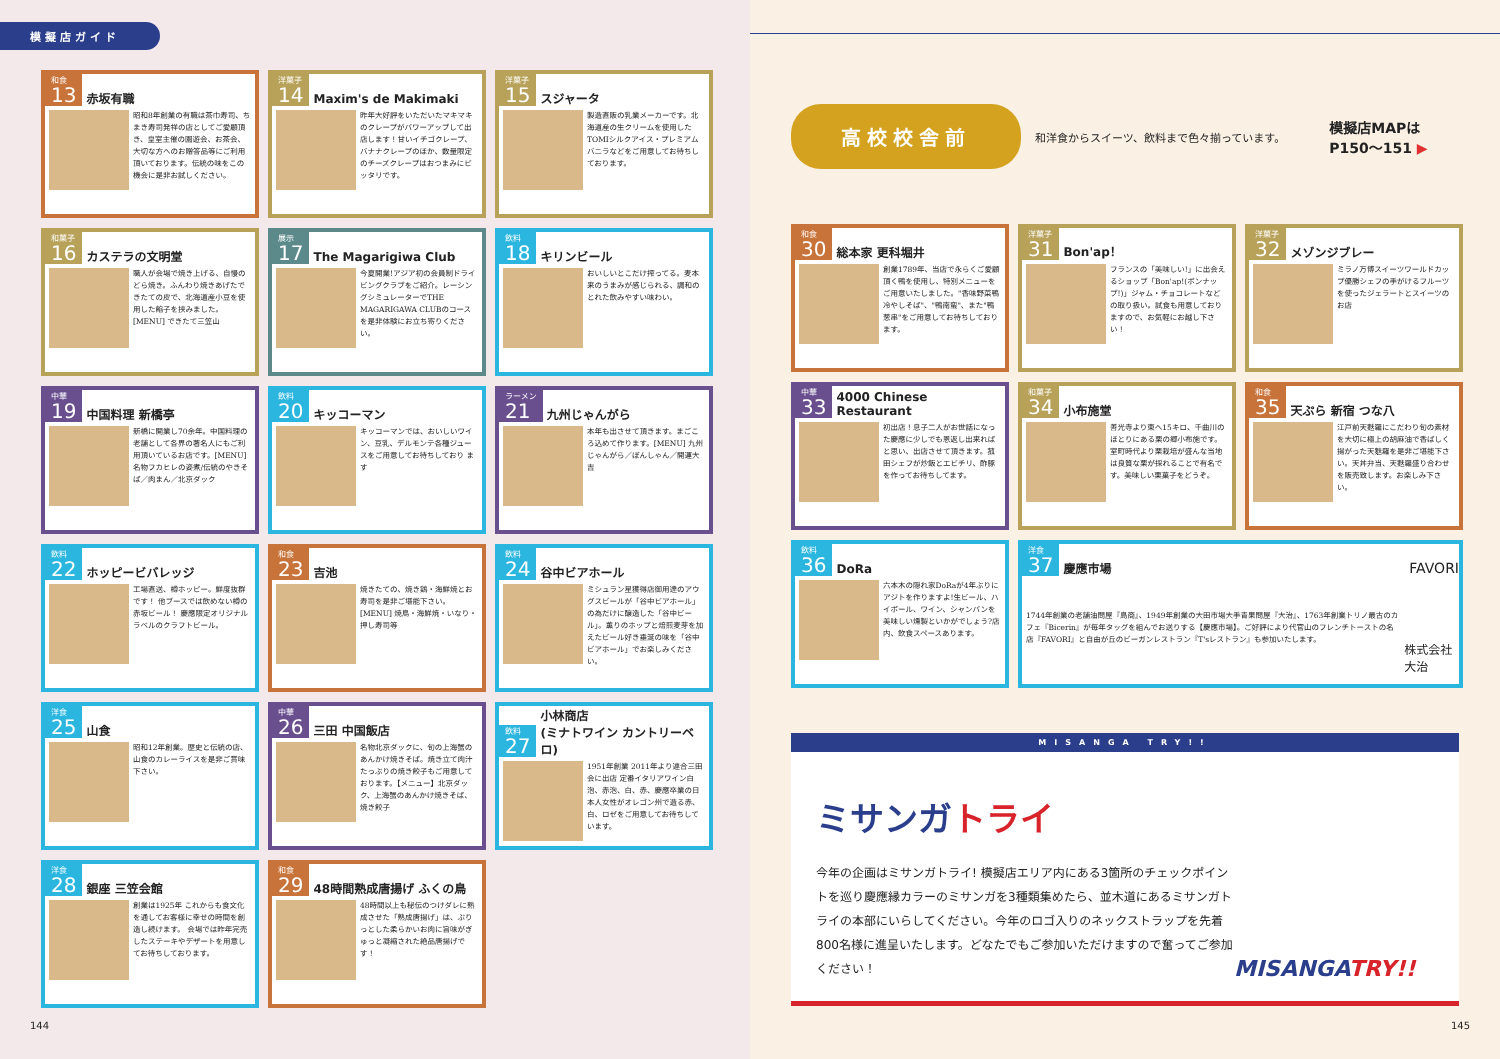模擬店ガイド
和食
13
赤坂有職
昭和8年創業の有職は茶巾寿司、ちまき寿司発祥の店としてご愛顧頂き、皇室主催の園遊会、お茶会、大切な方へのお贈答品等にご利用頂いております。伝統の味をこの機会に是非お試しください。
洋菓子
14
Maxim's de Makimaki
昨年大好評をいただいたマキマキのクレープがパワーアップして出店します！甘いイチゴクレープ、バナナクレープのほか、数量限定のチーズクレープはおつまみにピッタリです。
洋菓子
15
スジャータ
製造直販の乳業メーカーです。北海道産の生クリームを使用したTOMIシルクアイス・プレミアムバニラなどをご用意してお待ちしております。
和菓子
16
カステラの文明堂
職人が会場で焼き上げる、自慢のどら焼き。ふんわり焼きあげたできたての皮で、北海道産小豆を使用した餡子を挟みました。[MENU] できたて三笠山
展示
17
The Magarigiwa Club
今夏開業!アジア初の会員制ドライビングクラブをご紹介。レーシングシミュレーターでTHE MAGARIGAWA CLUBのコースを是非体験にお立ち寄りください。
飲料
18
キリンビール
おいしいとこだけ搾ってる。麦本来のうまみが感じられる、調和のとれた飲みやすい味わい。
中華
19
中国料理 新橋亭
新橋に開業し70余年。中国料理の老舗として各界の著名人にもご利用頂いているお店です。[MENU] 名物フカヒレの姿煮/伝統のやきそば／肉まん／北京ダック
飲料
20
キッコーマン
キッコーマンでは、おいしいワイン、豆乳、デルモンテ各種ジュースをご用意してお待ちしており ます
ラーメン
21
九州じゃんがら
本年も出させて頂きます。まごころ込めて作ります。[MENU] 九州じゃんがら／ぼんしゃん／開運大吉
飲料
22
ホッピービバレッジ
工場直送、樽ホッピー。鮮度抜群です！ 他ブースでは飲めない樽の赤坂ビール！ 慶應限定オリジナルラベルのクラフトビール。
和食
23
吉池
焼きたての、焼き鶏・海鮮焼とお寿司を是非ご堪能下さい。[MENU] 焼鳥・海鮮焼・いなり・押し寿司等
飲料
24
谷中ビアホール
ミシュラン星獲得店御用達のアウグスビールが「谷中ビアホール」の為だけに醸造した「谷中ビール」。薫りのホップと焙煎麦芽を加えたビール好き垂涎の味を「谷中ビアホール」でお楽しみください。
洋食
25
山食
昭和12年創業。歴史と伝統の店、山食のカレーライスを是非ご賞味下さい。
中華
26
三田 中国飯店
名物北京ダックに、旬の上海蟹のあんかけ焼きそば。焼き立て肉汁たっぷりの焼き餃子もご用意しております。【メニュー】北京ダック、上海蟹のあんかけ焼きそば、焼き餃子
飲料
27
小林商店
(ミナトワイン カントリーベロ)
1951年創業 2011年より連合三田会に出店 定番イタリアワイン白泡、赤泡、白、赤、慶應卒業の日本人女性がオレゴン州で造る赤、白、ロゼをご用意してお待ちしています。
洋食
28
銀座 三笠会館
創業は1925年 これからも食文化を通してお客様に幸せの時間を創造し続けます。 会場では昨年完売したステーキやデザートを用意してお待ちしております。
和食
29
48時間熟成唐揚げ ふくの鳥
48時間以上も秘伝のつけダレに熟成させた「熟成唐揚げ」は、ぷりっとした柔らかいお肉に旨味がぎゅっと凝縮された絶品唐揚げです！
144
高校校舎前
和洋食からスイーツ、飲料まで色々揃っています。
模擬店MAPは
P150～151 ▶
和食
30
総本家 更科堀井
創業1789年、当店で永らくご愛顧頂く鴨を使用し、特別メニューをご用意いたしました。"香味野菜鴨冷やしそば"、"鴨南蛮"、また"鴨葱串"をご用意してお待ちしております。
洋菓子
31
Bon'ap！
フランスの「美味しい!」に出会えるショップ「Bon'ap!(ボンナップ!)」ジャム・チョコレートなどの取り扱い。試食も用意しておりますので、お気軽にお越し下さい！
洋菓子
32
メゾンジブレー
ミラノ万博スイーツワールドカップ優勝シェフの手がけるフルーツを使ったジェラートとスイーツのお店
中華
33
4000 Chinese Restaurant
初出店！息子二人がお世話になった慶應に少しでも恩返し出来ればと思い、出店させて頂きます。菰田シェフが炒飯とエビチリ、酢豚を作ってお待ちしてます。
和菓子
34
小布施堂
善光寺より東へ15キロ、千曲川のほとりにある栗の郷小布施です。室町時代より栗栽培が盛んな当地は良質な栗が採れることで有名です。美味しい栗菓子をどうぞ。
和食
35
天ぷら 新宿 つな八
江戸前天麩羅にこだわり旬の素材を大切に極上の胡麻油で香ばしく揚がった天麩羅を是非ご堪能下さい。天丼弁当、天麩羅盛り合わせを販売致します。お楽しみ下さい。
飲料
36
DoRa
六本木の隠れ家DoRaが4年ぶりにアジトを作りますよ!生ビール、ハイボール、ワイン、シャンパンを美味しい燻製といかがでしょう?店内、飲食スペースあります。
洋食
37
慶應市場 FAVORI
1744年創業の老舗油問屋『島商』、1949年創業の大田市場大手青果問屋『大治』、1763年創業トリノ最古のカフェ『Bicerin』が毎年タッグを組んでお送りする【慶應市場】。ご好評により代官山のフレンチトーストの名店『FAVORI』と自由が丘のビーガンレストラン『T'sレストラン』も参加いたします。
株式会社 大治
MISANGA TRY!!
ミサンガトライ
今年の企画はミサンガトライ! 模擬店エリア内にある3箇所のチェックポイントを巡り慶應縁カラーのミサンガを3種類集めたら、並木道にあるミサンガトライの本部にいらしてください。今年のロゴ入りのネックストラップを先着800名様に進呈いたします。どなたでもご参加いただけますので奮ってご参加ください！
MISANGATRY!!
145